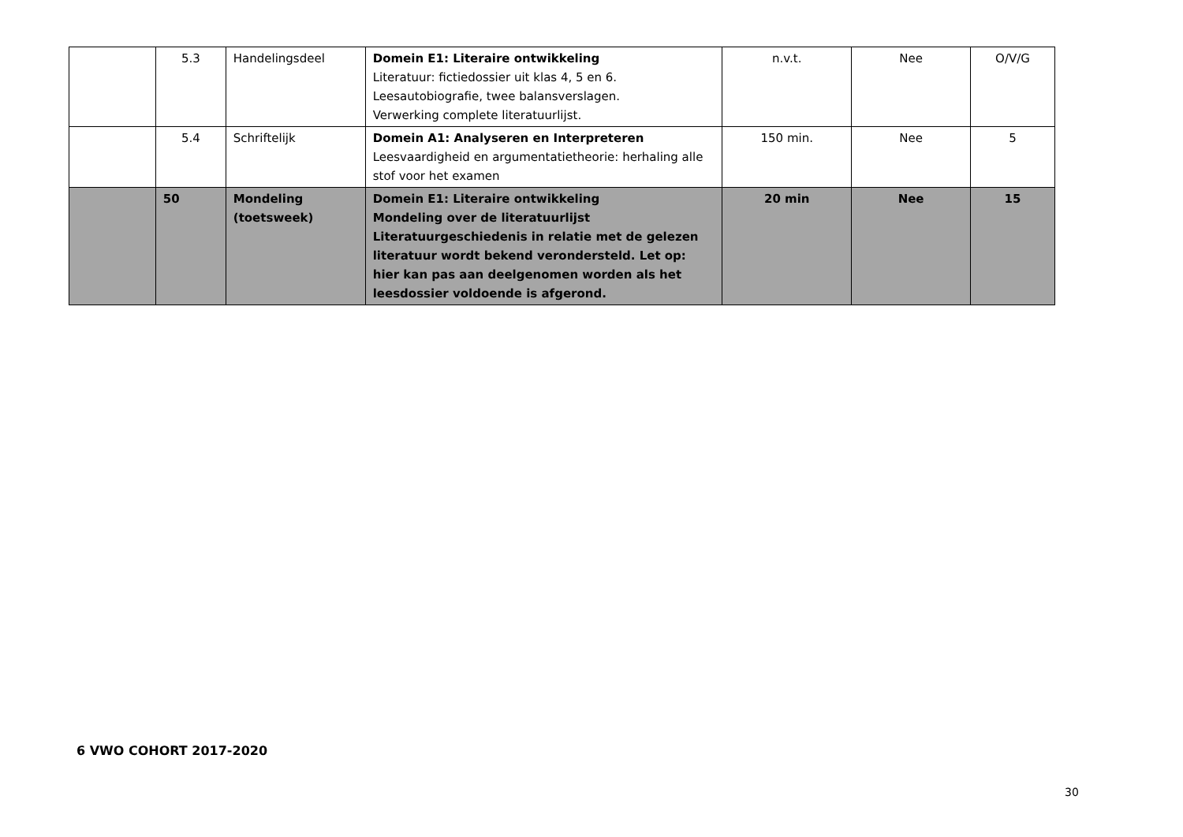| | 5.3 | Handelingsdeel | Domein E1: Literaire ontwikkeling Literatuur: fictiedossier uit klas 4, 5 en 6. Leesautobiografie, twee balansverslagen. Verwerking complete literatuurlijst. | n.v.t. | Nee | O/V/G |
| | 5.4 | Schriftelijk | Domein A1: Analyseren en Interpreteren Leesvaardigheid en argumentatietheorie: herhaling alle stof voor het examen | 150 min. | Nee | 5 |
| | 50 | Mondeling (toetsweek) | Domein E1: Literaire ontwikkeling Mondeling over de literatuurlijst Literatuurgeschiedenis in relatie met de gelezen literatuur wordt bekend verondersteld. Let op: hier kan pas aan deelgenomen worden als het leesdossier voldoende is afgerond. | 20 min | Nee | 15 |
6 VWO COHORT 2017-2020
30